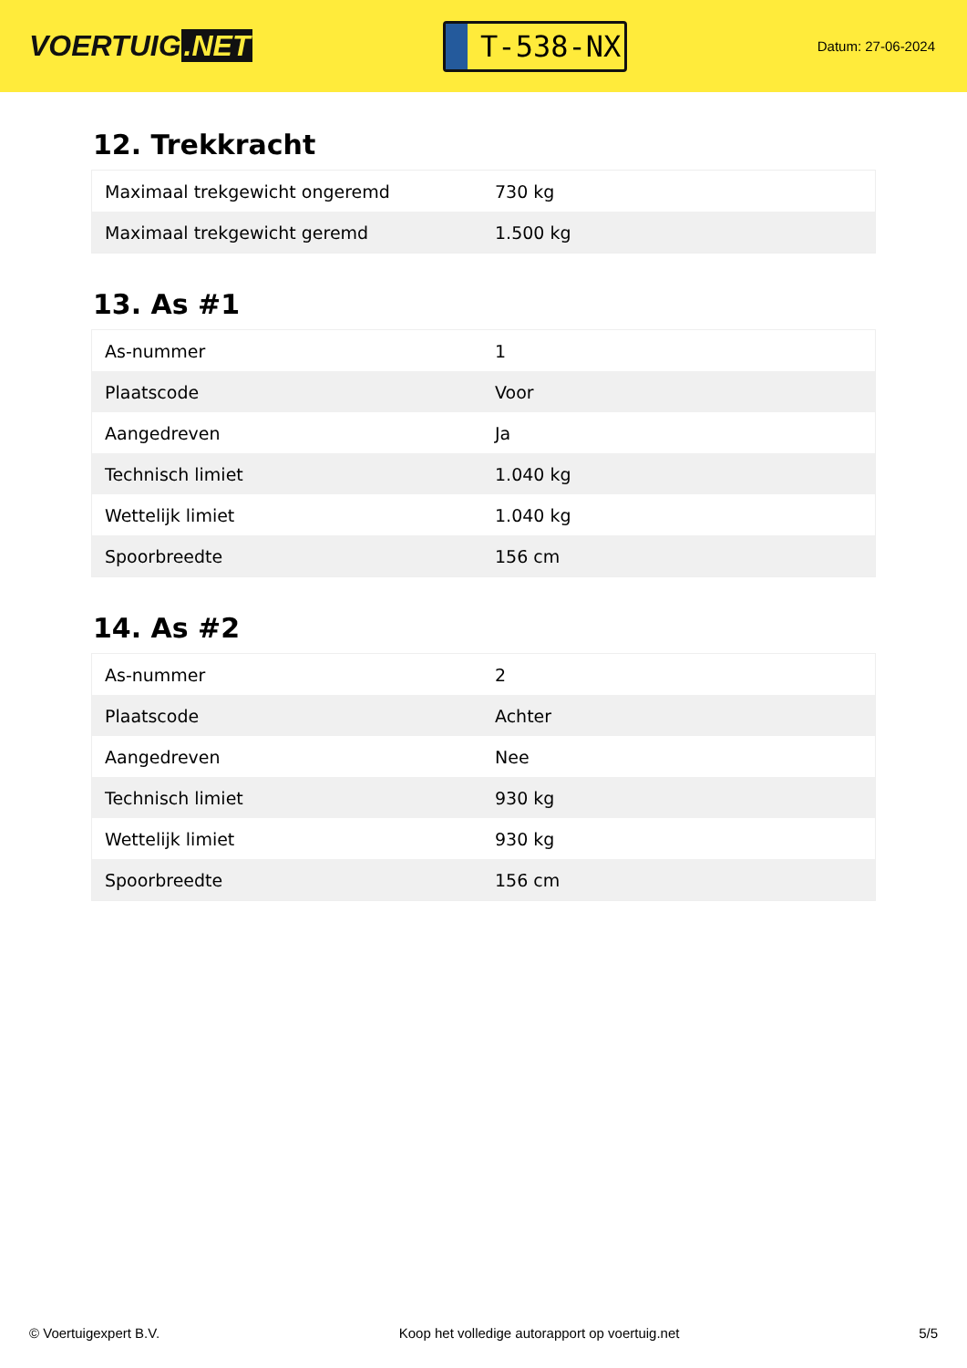VOERTUIG.NET
T-538-NX
Datum: 27-06-2024
12. Trekkracht
| Maximaal trekgewicht ongeremd | 730 kg |
| Maximaal trekgewicht geremd | 1.500 kg |
13. As #1
| As-nummer | 1 |
| Plaatscode | Voor |
| Aangedreven | Ja |
| Technisch limiet | 1.040 kg |
| Wettelijk limiet | 1.040 kg |
| Spoorbreedte | 156 cm |
14. As #2
| As-nummer | 2 |
| Plaatscode | Achter |
| Aangedreven | Nee |
| Technisch limiet | 930 kg |
| Wettelijk limiet | 930 kg |
| Spoorbreedte | 156 cm |
© Voertuigexpert B.V. Koop het volledige autorapport op voertuig.net 5/5